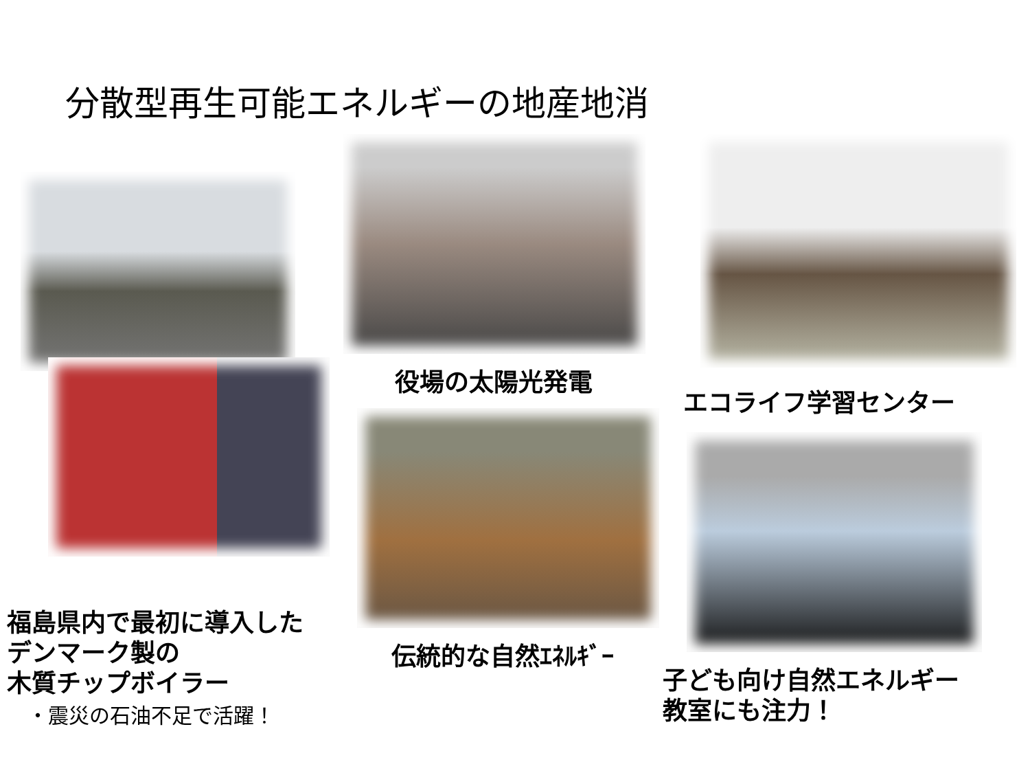分散型再生可能エネルギーの地産地消
福島県内で最初に導入した
デンマーク製の
木質チップボイラー
・震災の石油不足で活躍！
役場の太陽光発電
伝統的な自然ｴﾈﾙｷﾞｰ
エコライフ学習センター
子ども向け自然エネルギー
教室にも注力！